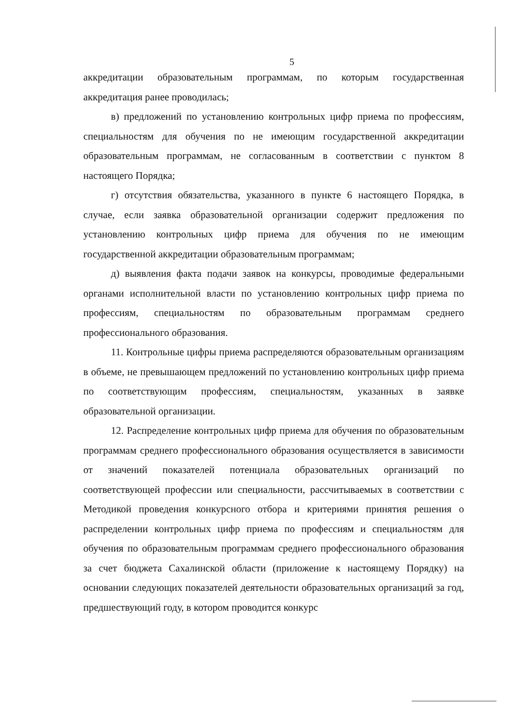5
аккредитации образовательным программам, по которым государственная аккредитация ранее проводилась;
в) предложений по установлению контрольных цифр приема по профессиям, специальностям для обучения по не имеющим государственной аккредитации образовательным программам, не согласованным в соответствии с пунктом 8 настоящего Порядка;
г) отсутствия обязательства, указанного в пункте 6 настоящего Порядка, в случае, если заявка образовательной организации содержит предложения по установлению контрольных цифр приема для обучения по не имеющим государственной аккредитации образовательным программам;
д) выявления факта подачи заявок на конкурсы, проводимые федеральными органами исполнительной власти по установлению контрольных цифр приема по профессиям, специальностям по образовательным программам среднего профессионального образования.
11. Контрольные цифры приема распределяются образовательным организациям в объеме, не превышающем предложений по установлению контрольных цифр приема по соответствующим профессиям, специальностям, указанных в заявке образовательной организации.
12. Распределение контрольных цифр приема для обучения по образовательным программам среднего профессионального образования осуществляется в зависимости от значений показателей потенциала образовательных организаций по соответствующей профессии или специальности, рассчитываемых в соответствии с Методикой проведения конкурсного отбора и критериями принятия решения о распределении контрольных цифр приема по профессиям и специальностям для обучения по образовательным программам среднего профессионального образования за счет бюджета Сахалинской области (приложение к настоящему Порядку) на основании следующих показателей деятельности образовательных организаций за год, предшествующий году, в котором проводится конкурс